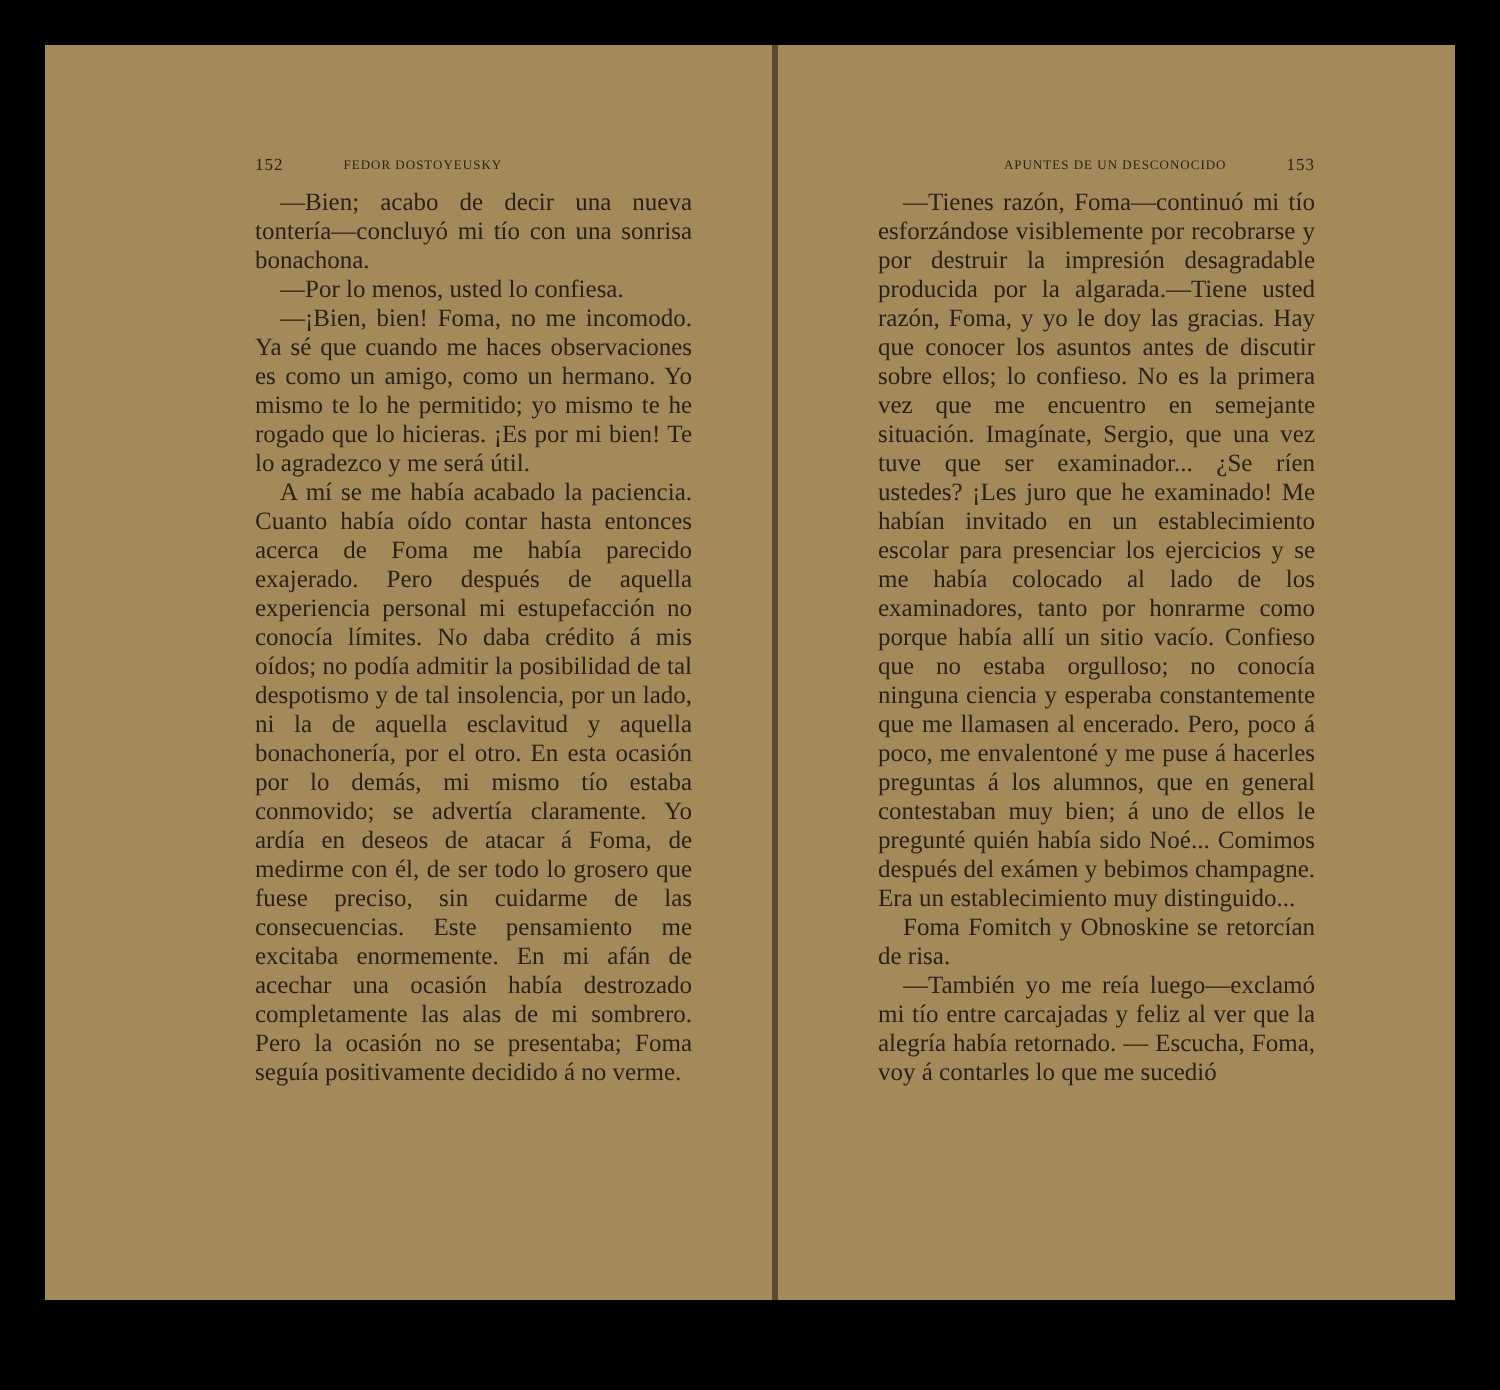152 FEDOR DOSTOYEUSKY
—Bien; acabo de decir una nueva tontería—concluyó mi tío con una sonrisa bonachona.
—Por lo menos, usted lo confiesa.
—¡Bien, bien! Foma, no me incomodo. Ya sé que cuando me haces observaciones es como un amigo, como un hermano. Yo mismo te lo he permitido; yo mismo te he rogado que lo hicieras. ¡Es por mi bien! Te lo agradezco y me será útil.
A mí se me había acabado la paciencia. Cuanto había oído contar hasta entonces acerca de Foma me había parecido exajerado. Pero después de aquella experiencia personal mi estupefacción no conocía límites. No daba crédito á mis oídos; no podía admitir la posibilidad de tal despotismo y de tal insolencia, por un lado, ni la de aquella esclavitud y aquella bonachonería, por el otro. En esta ocasión por lo demás, mi mismo tío estaba conmovido; se advertía claramente. Yo ardía en deseos de atacar á Foma, de medirme con él, de ser todo lo grosero que fuese preciso, sin cuidarme de las consecuencias. Este pensamiento me excitaba enormemente. En mi afán de acechar una ocasión había destrozado completamente las alas de mi sombrero. Pero la ocasión no se presentaba; Foma seguía positivamente decidido á no verme.
APUNTES DE UN DESCONOCIDO 153
—Tienes razón, Foma—continuó mi tío esforzándose visiblemente por recobrarse y por destruir la impresión desagradable producida por la algarada.—Tiene usted razón, Foma, y yo le doy las gracias. Hay que conocer los asuntos antes de discutir sobre ellos; lo confieso. No es la primera vez que me encuentro en semejante situación. Imagínate, Sergio, que una vez tuve que ser examinador... ¿Se ríen ustedes? ¡Les juro que he examinado! Me habían invitado en un establecimiento escolar para presenciar los ejercicios y se me había colocado al lado de los examinadores, tanto por honrarme como porque había allí un sitio vacío. Confieso que no estaba orgulloso; no conocía ninguna ciencia y esperaba constantemente que me llamasen al encerado. Pero, poco á poco, me envalentoné y me puse á hacerles preguntas á los alumnos, que en general contestaban muy bien; á uno de ellos le pregunté quién había sido Noé... Comimos después del exámen y bebimos champagne. Era un establecimiento muy distinguido...
Foma Fomitch y Obnoskine se retorcían de risa.
—También yo me reía luego—exclamó mi tío entre carcajadas y feliz al ver que la alegría había retornado. — Escucha, Foma, voy á contarles lo que me sucedió